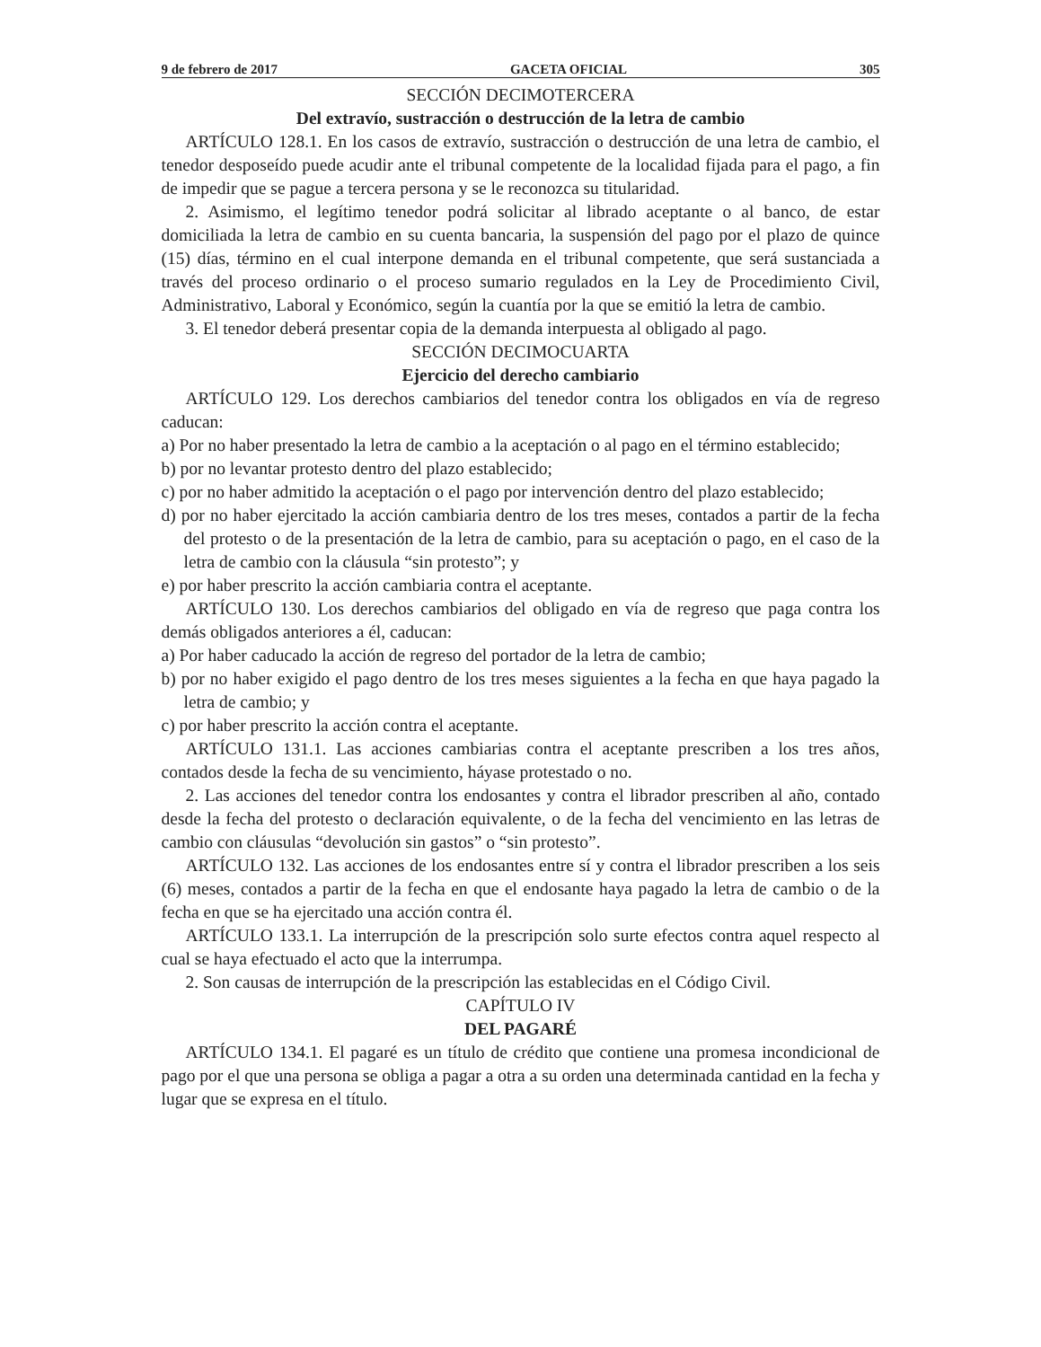9 de febrero de 2017 GACETA OFICIAL 305
SECCIÓN DECIMOTERCERA
Del extravío, sustracción o destrucción de la letra de cambio
ARTÍCULO 128.1. En los casos de extravío, sustracción o destrucción de una letra de cambio, el tenedor desposeído puede acudir ante el tribunal competente de la localidad fijada para el pago, a fin de impedir que se pague a tercera persona y se le reconozca su titularidad.
2. Asimismo, el legítimo tenedor podrá solicitar al librado aceptante o al banco, de estar domiciliada la letra de cambio en su cuenta bancaria, la suspensión del pago por el plazo de quince (15) días, término en el cual interpone demanda en el tribunal competente, que será sustanciada a través del proceso ordinario o el proceso sumario regulados en la Ley de Procedimiento Civil, Administrativo, Laboral y Económico, según la cuantía por la que se emitió la letra de cambio.
3. El tenedor deberá presentar copia de la demanda interpuesta al obligado al pago.
SECCIÓN DECIMOCUARTA
Ejercicio del derecho cambiario
ARTÍCULO 129. Los derechos cambiarios del tenedor contra los obligados en vía de regreso caducan:
a) Por no haber presentado la letra de cambio a la aceptación o al pago en el término establecido;
b) por no levantar protesto dentro del plazo establecido;
c) por no haber admitido la aceptación o el pago por intervención dentro del plazo establecido;
d) por no haber ejercitado la acción cambiaria dentro de los tres meses, contados a partir de la fecha del protesto o de la presentación de la letra de cambio, para su aceptación o pago, en el caso de la letra de cambio con la cláusula “sin protesto”; y
e) por haber prescrito la acción cambiaria contra el aceptante.
ARTÍCULO 130. Los derechos cambiarios del obligado en vía de regreso que paga contra los demás obligados anteriores a él, caducan:
a) Por haber caducado la acción de regreso del portador de la letra de cambio;
b) por no haber exigido el pago dentro de los tres meses siguientes a la fecha en que haya pagado la letra de cambio; y
c) por haber prescrito la acción contra el aceptante.
ARTÍCULO 131.1. Las acciones cambiarias contra el aceptante prescriben a los tres años, contados desde la fecha de su vencimiento, háyase protestado o no.
2. Las acciones del tenedor contra los endosantes y contra el librador prescriben al año, contado desde la fecha del protesto o declaración equivalente, o de la fecha del vencimiento en las letras de cambio con cláusulas “devolución sin gastos” o “sin protesto”.
ARTÍCULO 132. Las acciones de los endosantes entre sí y contra el librador prescriben a los seis (6) meses, contados a partir de la fecha en que el endosante haya pagado la letra de cambio o de la fecha en que se ha ejercitado una acción contra él.
ARTÍCULO 133.1. La interrupción de la prescripción solo surte efectos contra aquel respecto al cual se haya efectuado el acto que la interrumpa.
2. Son causas de interrupción de la prescripción las establecidas en el Código Civil.
CAPÍTULO IV
DEL PAGARÉ
ARTÍCULO 134.1. El pagaré es un título de crédito que contiene una promesa incondicional de pago por el que una persona se obliga a pagar a otra a su orden una determinada cantidad en la fecha y lugar que se expresa en el título.